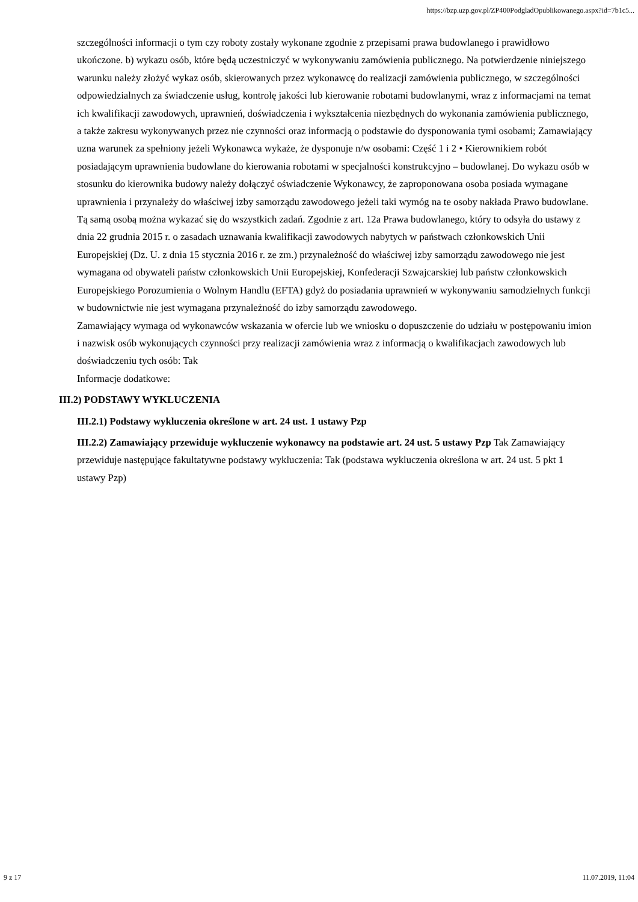https://bzp.uzp.gov.pl/ZP400PodgladOpublikowanego.aspx?id=7b1c5...
szczególności informacji o tym czy roboty zostały wykonane zgodnie z przepisami prawa budowlanego i prawidłowo ukończone. b) wykazu osób, które będą uczestniczyć w wykonywaniu zamówienia publicznego. Na potwierdzenie niniejszego warunku należy złożyć wykaz osób, skierowanych przez wykonawcę do realizacji zamówienia publicznego, w szczególności odpowiedzialnych za świadczenie usług, kontrolę jakości lub kierowanie robotami budowlanymi, wraz z informacjami na temat ich kwalifikacji zawodowych, uprawnień, doświadczenia i wykształcenia niezbędnych do wykonania zamówienia publicznego, a także zakresu wykonywanych przez nie czynności oraz informacją o podstawie do dysponowania tymi osobami; Zamawiający uzna warunek za spełniony jeżeli Wykonawca wykaże, że dysponuje n/w osobami: Część 1 i 2 • Kierownikiem robót posiadającym uprawnienia budowlane do kierowania robotami w specjalności konstrukcyjno – budowlanej. Do wykazu osób w stosunku do kierownika budowy należy dołączyć oświadczenie Wykonawcy, że zaproponowana osoba posiada wymagane uprawnienia i przynależy do właściwej izby samorządu zawodowego jeżeli taki wymóg na te osoby nakłada Prawo budowlane. Tą samą osobą można wykazać się do wszystkich zadań. Zgodnie z art. 12a Prawa budowlanego, który to odsyła do ustawy z dnia 22 grudnia 2015 r. o zasadach uznawania kwalifikacji zawodowych nabytych w państwach członkowskich Unii Europejskiej (Dz. U. z dnia 15 stycznia 2016 r. ze zm.) przynależność do właściwej izby samorządu zawodowego nie jest wymagana od obywateli państw członkowskich Unii Europejskiej, Konfederacji Szwajcarskiej lub państw członkowskich Europejskiego Porozumienia o Wolnym Handlu (EFTA) gdyż do posiadania uprawnień w wykonywaniu samodzielnych funkcji w budownictwie nie jest wymagana przynależność do izby samorządu zawodowego.
Zamawiający wymaga od wykonawców wskazania w ofercie lub we wniosku o dopuszczenie do udziału w postępowaniu imion i nazwisk osób wykonujących czynności przy realizacji zamówienia wraz z informacją o kwalifikacjach zawodowych lub doświadczeniu tych osób: Tak
Informacje dodatkowe:
III.2) PODSTAWY WYKLUCZENIA
III.2.1) Podstawy wykluczenia określone w art. 24 ust. 1 ustawy Pzp
III.2.2) Zamawiający przewiduje wykluczenie wykonawcy na podstawie art. 24 ust. 5 ustawy Pzp Tak Zamawiający przewiduje następujące fakultatywne podstawy wykluczenia: Tak (podstawa wykluczenia określona w art. 24 ust. 5 pkt 1 ustawy Pzp)
9 z 17 11.07.2019, 11:04